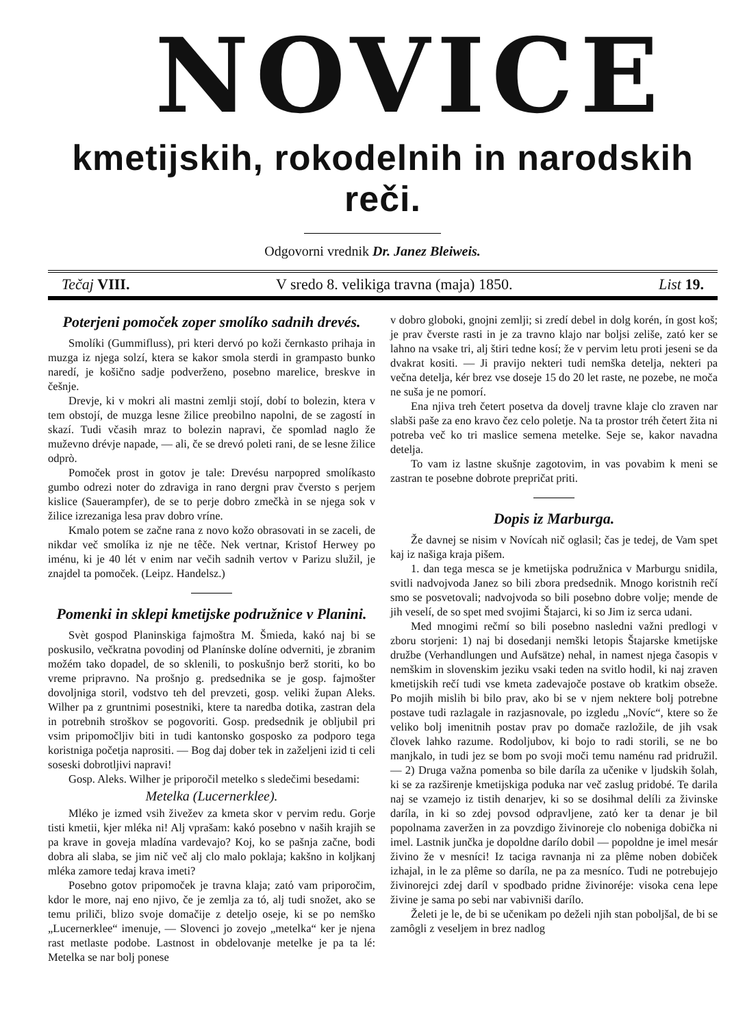NOVICE
kmetijskih, rokodelnih in narodskih reči.
Odgovorni vrednik Dr. Janez Bleiweis.
Tečaj VIII. V sredo 8. velikiga travna (maja) 1850. List 19.
Poterjeni pomoček zoper smolíko sadnih drevés.
Smolíki (Gummifluss), pri kteri dervó po koži černkasto prihaja in muzga iz njega solzí, ktera se kakor smola sterdi in grampasto bunko naredí, je košično sadje podverženo, posebno marelice, breskve in češnje.
Drevje, ki v mokri ali mastni zemlji stojí, dobí to bolezin, ktera v tem obstojí, de muzga lesne žilice preobilno napolni, de se zagostí in skazí. Tudi včasih mraz to bolezin napravi, če spomlad naglo že muževno drévje napade, — ali, če se drevó poleti rani, de se lesne žilice odprò.
Pomoček prost in gotov je tale: Drevésu narpopred smolíkasto gumbo odrezi noter do zdraviga in rano dergni prav čversto s perjem kislice (Sauerampfer), de se to perje dobro zmečkà in se njega sok v žilice izrezaniga lesa prav dobro vríne.
Kmalo potem se začne rana z novo kožo obrasovati in se zaceli, de nikdar več smolíka iz nje ne têče. Nek vertnar, Kristof Herwey po iménu, ki je 40 lét v enim nar večih sadnih vertov v Parizu služil, je znajdel ta pomoček. (Leipz. Handelsz.)
Pomenki in sklepi kmetijske podružnice v Planini.
Svèt gospod Planinskiga fajmoštra M. Šmieda, kakó naj bi se poskusilo, večkratna povodinj od Planínske dolíne odverniti, je zbranim možém tako dopadel, de so sklenili, to poskušnjo berž storiti, ko bo vreme pripravno. Na prošnjo g. predsednika se je gosp. fajmošter dovoljniga storil, vodstvo teh del prevzeti, gosp. veliki župan Aleks. Wilher pa z gruntnimi posestniki, ktere ta naredba dotika, zastran dela in potrebnih stroškov se pogovoriti. Gosp. predsednik je obljubil pri vsim pripomočljiv biti in tudi kantonsko gosposko za podporo tega koristniga početja naprositi. — Bog daj dober tek in zaželjeni izid ti celi soseski dobrotljivi napravi!
Gosp. Aleks. Wilher je priporočil metelko s sledečimi besedami:
Metelka (Lucernerklee).
Mléko je izmed vsih živežev za kmeta skor v pervim redu. Gorje tisti kmetii, kjer mléka ni! Alj vprašam: kakó posebno v naših krajih se pa krave in goveja mladína vardevajo? Koj, ko se pašnja začne, bodi dobra ali slaba, se jim nič več alj clo malo poklaja; kakšno in koljkanj mléka zamore tedaj krava imeti?
Posebno gotov pripomoček je travna klaja; zatό vam priporočim, kdor le more, naj eno njivo, če je zemlja za tó, alj tudi snožet, ako se temu priliči, blizo svoje domačije z deteljo oseje, ki se po nemško „Lucernerklee“ imenuje, — Slovenci jo zovejo „metelka“ ker je njena rast metlaste podobe. Lastnost in obdelovanje metelke je pa ta lé: Metelka se nar bolj ponese
v dobro globoki, gnojni zemlji; si zredí debel in dolg korén, ín gost koš; je prav čverste rasti in je za travno klajo nar boljsi zeliše, zatό ker se lahno na vsake tri, alj štiri tedne kosí; že v pervim letu proti jeseni se da dvakrat kositi. — Ji pravijo nekteri tudi nemška detelja, nekteri pa večna detelja, kér brez vse doseje 15 do 20 let raste, ne pozebe, ne moča ne suša je ne pomorí.
Ena njiva treh četert posetva da dovelj travne klaje clo zraven nar slabši paše za eno kravo čez celo poletje. Na ta prostor tréh četert žita ni potreba več ko tri maslice semena metelke. Seje se, kakor navadna detelja.
To vam iz lastne skušnje zagotovim, in vas povabim k meni se zastran te posebne dobrote prepričat priti.
Dopis iz Marburga.
Že davnej se nisim v Novícah nič oglasil; čas je tedej, de Vam spet kaj iz našiga kraja pišem.
1. dan tega mesca se je kmetijska podružnica v Marburgu snidila, svitli nadvojvoda Janez so bili zbora predsednik. Mnogo koristnih rečí smo se posvetovali; nadvojvoda so bili posebno dobre volje; mende de jih veselí, de so spet med svojimi Štajarci, ki so Jim iz serca udani.
Med mnogimi rečmí so bili posebno nasledni važni predlogi v zboru storjeni: 1) naj bi dosedanji nemški letopis Štajarske kmetijske družbe (Verhandlungen und Aufsätze) nehal, in namest njega časopis v nemškim in slovenskim jeziku vsaki teden na svitlo hodil, ki naj zraven kmetijskih rečí tudi vse kmeta zadevajoče postave ob kratkim obseže. Po mojih mislih bi bilo prav, ako bi se v njem nektere bolj potrebne postave tudi razlagale in razjasnovale, po izgledu „Novíc“, ktere so že veliko bolj imenitnih postav prav po domače razložile, de jih vsak človek lahko razume. Rodoljubov, ki bojo to radi storili, se ne bo manjkalo, in tudi jez se bom po svoji moči temu naménu rad pridružil. — 2) Druga važna pomenba so bile daríla za učenike v ljudskih šolah, ki se za razširenje kmetijskiga poduka nar več zaslug pridobé. Te darila naj se vzamejo iz tistih denarjev, ki so se dosihmal delíli za živinske daríla, in ki so zdej povsod odpravljene, zatό ker ta denar je bil popolnama zaveržen in za povzdigo živinoreje clo nobeniga dobička ni imel. Lastnik junčka je dopoldne darílo dobil — popoldne je imel mesár živino že v mesníci! Iz taciga ravnanja ni za plême noben dobiček izhajal, in le za plême so daríla, ne pa za mesníco. Tudi ne potrebujejo živinorejci zdej daríl v spodbado pridne živinoréje: visoka cena lepe živine je sama po sebi nar vabivniši darílo.
Želeti je le, de bi se učenikam po deželi njih stan poboljšal, de bi se zamôgli z veseljem in brez nadlog